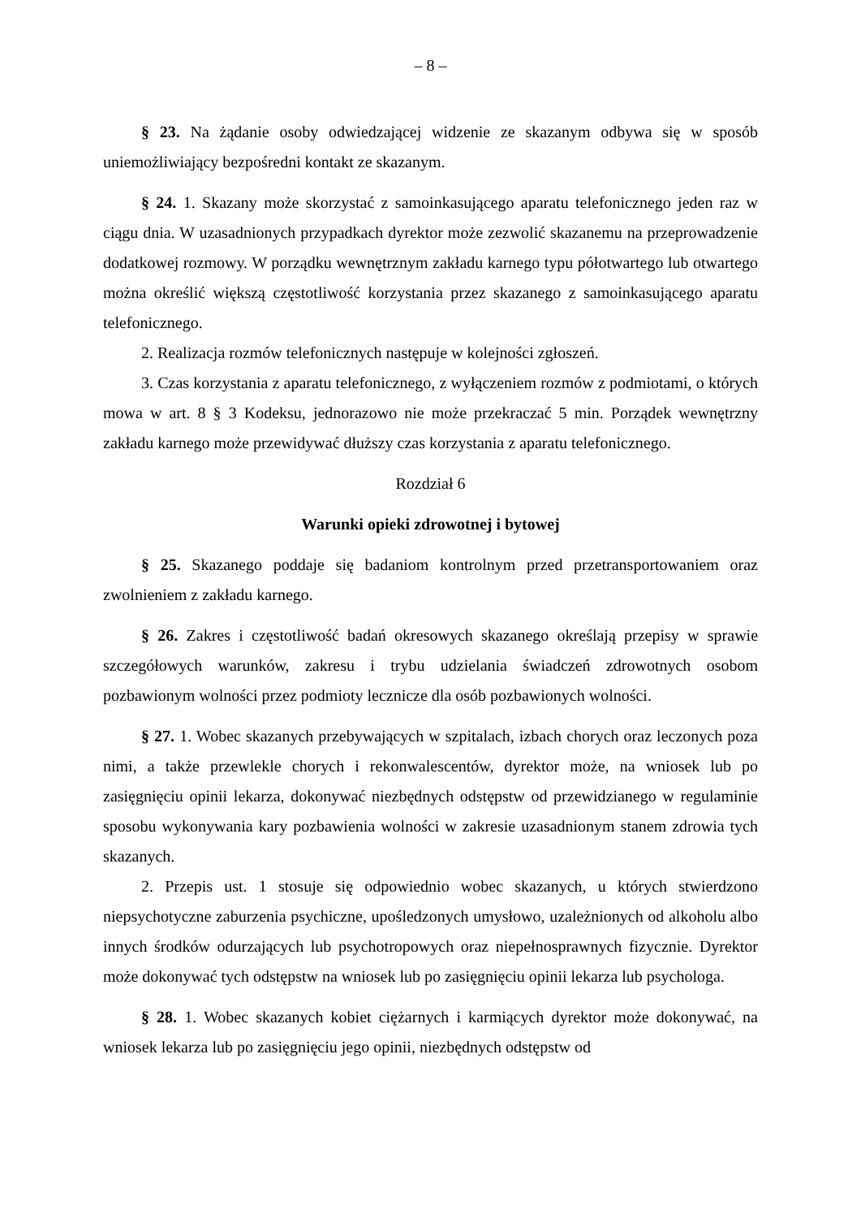– 8 –
§ 23. Na żądanie osoby odwiedzającej widzenie ze skazanym odbywa się w sposób uniemożliwiający bezpośredni kontakt ze skazanym.
§ 24. 1. Skazany może skorzystać z samoinkasującego aparatu telefonicznego jeden raz w ciągu dnia. W uzasadnionych przypadkach dyrektor może zezwolić skazanemu na przeprowadzenie dodatkowej rozmowy. W porządku wewnętrznym zakładu karnego typu półotwartego lub otwartego można określić większą częstotliwość korzystania przez skazanego z samoinkasującego aparatu telefonicznego.
2. Realizacja rozmów telefonicznych następuje w kolejności zgłoszeń.
3. Czas korzystania z aparatu telefonicznego, z wyłączeniem rozmów z podmiotami, o których mowa w art. 8 § 3 Kodeksu, jednorazowo nie może przekraczać 5 min. Porządek wewnętrzny zakładu karnego może przewidywać dłuższy czas korzystania z aparatu telefonicznego.
Rozdział 6
Warunki opieki zdrowotnej i bytowej
§ 25. Skazanego poddaje się badaniom kontrolnym przed przetransportowaniem oraz zwolnieniem z zakładu karnego.
§ 26. Zakres i częstotliwość badań okresowych skazanego określają przepisy w sprawie szczegółowych warunków, zakresu i trybu udzielania świadczeń zdrowotnych osobom pozbawionym wolności przez podmioty lecznicze dla osób pozbawionych wolności.
§ 27. 1. Wobec skazanych przebywających w szpitalach, izbach chorych oraz leczonych poza nimi, a także przewlekle chorych i rekonwalescentów, dyrektor może, na wniosek lub po zasięgnięciu opinii lekarza, dokonywać niezbędnych odstępstw od przewidzianego w regulaminie sposobu wykonywania kary pozbawienia wolności w zakresie uzasadnionym stanem zdrowia tych skazanych.
2. Przepis ust. 1 stosuje się odpowiednio wobec skazanych, u których stwierdzono niepsychotyczne zaburzenia psychiczne, upośledzonych umysłowo, uzależnionych od alkoholu albo innych środków odurzających lub psychotropowych oraz niepełnosprawnych fizycznie. Dyrektor może dokonywać tych odstępstw na wniosek lub po zasięgnięciu opinii lekarza lub psychologa.
§ 28. 1. Wobec skazanych kobiet ciężarnych i karmiących dyrektor może dokonywać, na wniosek lekarza lub po zasięgnięciu jego opinii, niezbędnych odstępstw od